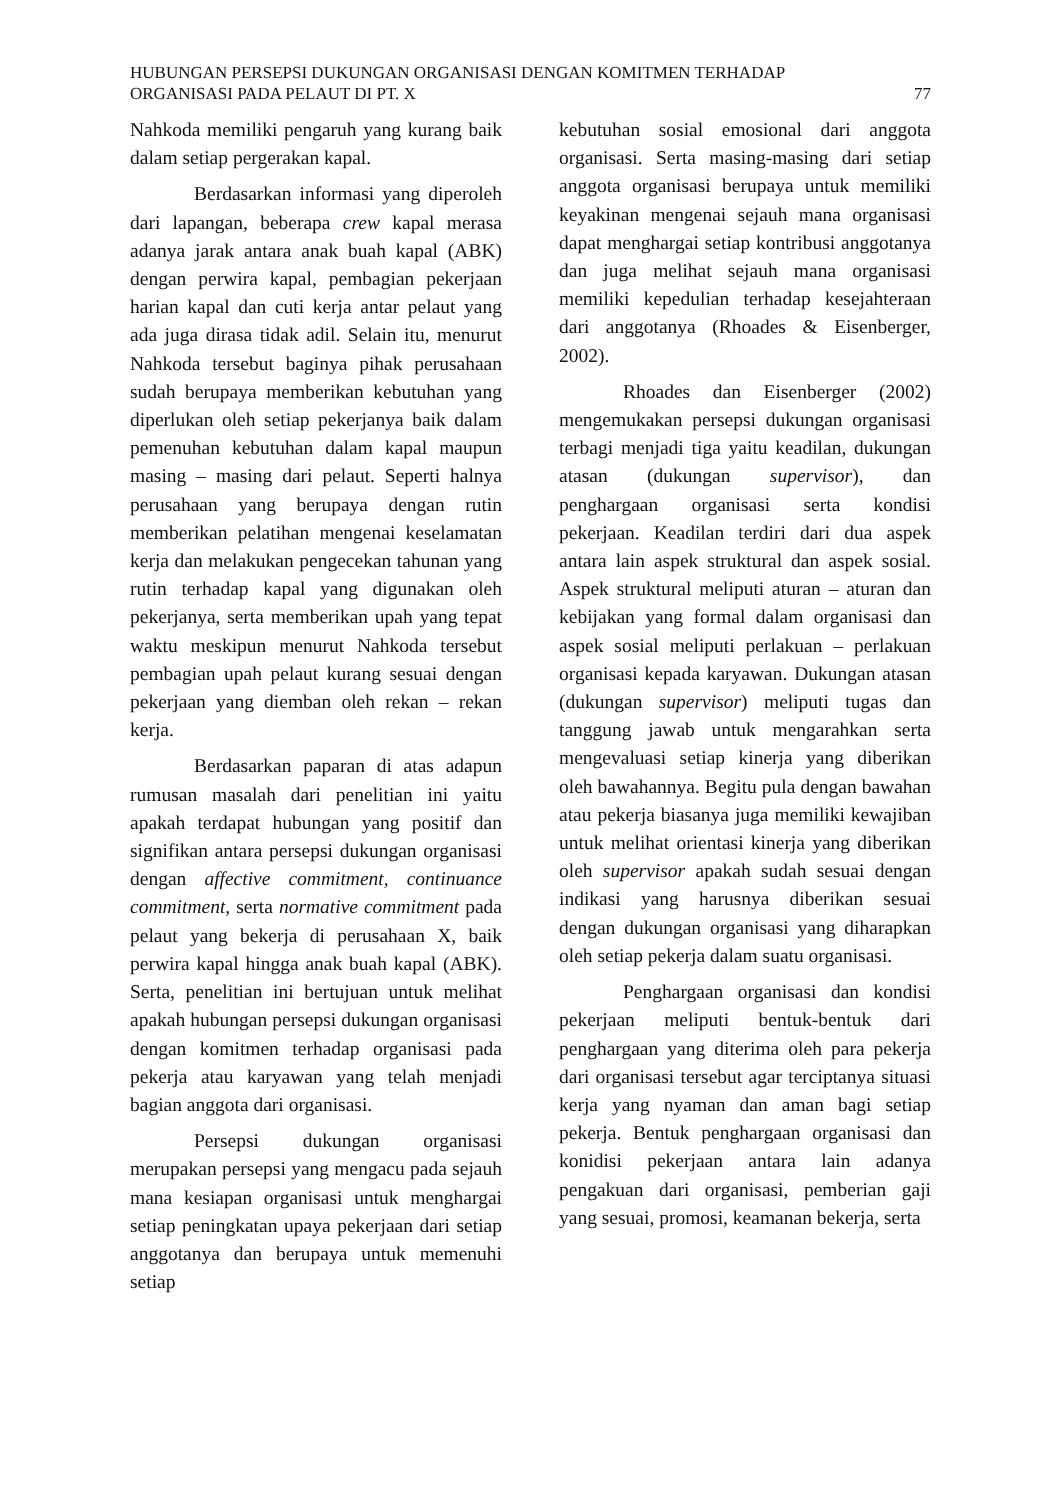HUBUNGAN PERSEPSI DUKUNGAN ORGANISASI DENGAN KOMITMEN TERHADAP
ORGANISASI PADA PELAUT DI PT. X 77
Nahkoda memiliki pengaruh yang kurang baik dalam setiap pergerakan kapal.
Berdasarkan informasi yang diperoleh dari lapangan, beberapa crew kapal merasa adanya jarak antara anak buah kapal (ABK) dengan perwira kapal, pembagian pekerjaan harian kapal dan cuti kerja antar pelaut yang ada juga dirasa tidak adil. Selain itu, menurut Nahkoda tersebut baginya pihak perusahaan sudah berupaya memberikan kebutuhan yang diperlukan oleh setiap pekerjanya baik dalam pemenuhan kebutuhan dalam kapal maupun masing – masing dari pelaut. Seperti halnya perusahaan yang berupaya dengan rutin memberikan pelatihan mengenai keselamatan kerja dan melakukan pengecekan tahunan yang rutin terhadap kapal yang digunakan oleh pekerjanya, serta memberikan upah yang tepat waktu meskipun menurut Nahkoda tersebut pembagian upah pelaut kurang sesuai dengan pekerjaan yang diemban oleh rekan – rekan kerja.
Berdasarkan paparan di atas adapun rumusan masalah dari penelitian ini yaitu apakah terdapat hubungan yang positif dan signifikan antara persepsi dukungan organisasi dengan affective commitment, continuance commitment, serta normative commitment pada pelaut yang bekerja di perusahaan X, baik perwira kapal hingga anak buah kapal (ABK). Serta, penelitian ini bertujuan untuk melihat apakah hubungan persepsi dukungan organisasi dengan komitmen terhadap organisasi pada pekerja atau karyawan yang telah menjadi bagian anggota dari organisasi.
Persepsi dukungan organisasi merupakan persepsi yang mengacu pada sejauh mana kesiapan organisasi untuk menghargai setiap peningkatan upaya pekerjaan dari setiap anggotanya dan berupaya untuk memenuhi setiap
kebutuhan sosial emosional dari anggota organisasi. Serta masing-masing dari setiap anggota organisasi berupaya untuk memiliki keyakinan mengenai sejauh mana organisasi dapat menghargai setiap kontribusi anggotanya dan juga melihat sejauh mana organisasi memiliki kepedulian terhadap kesejahteraan dari anggotanya (Rhoades & Eisenberger, 2002).
Rhoades dan Eisenberger (2002) mengemukakan persepsi dukungan organisasi terbagi menjadi tiga yaitu keadilan, dukungan atasan (dukungan supervisor), dan penghargaan organisasi serta kondisi pekerjaan. Keadilan terdiri dari dua aspek antara lain aspek struktural dan aspek sosial. Aspek struktural meliputi aturan – aturan dan kebijakan yang formal dalam organisasi dan aspek sosial meliputi perlakuan – perlakuan organisasi kepada karyawan. Dukungan atasan (dukungan supervisor) meliputi tugas dan tanggung jawab untuk mengarahkan serta mengevaluasi setiap kinerja yang diberikan oleh bawahannya. Begitu pula dengan bawahan atau pekerja biasanya juga memiliki kewajiban untuk melihat orientasi kinerja yang diberikan oleh supervisor apakah sudah sesuai dengan indikasi yang harusnya diberikan sesuai dengan dukungan organisasi yang diharapkan oleh setiap pekerja dalam suatu organisasi.
Penghargaan organisasi dan kondisi pekerjaan meliputi bentuk-bentuk dari penghargaan yang diterima oleh para pekerja dari organisasi tersebut agar terciptanya situasi kerja yang nyaman dan aman bagi setiap pekerja. Bentuk penghargaan organisasi dan konidisi pekerjaan antara lain adanya pengakuan dari organisasi, pemberian gaji yang sesuai, promosi, keamanan bekerja, serta